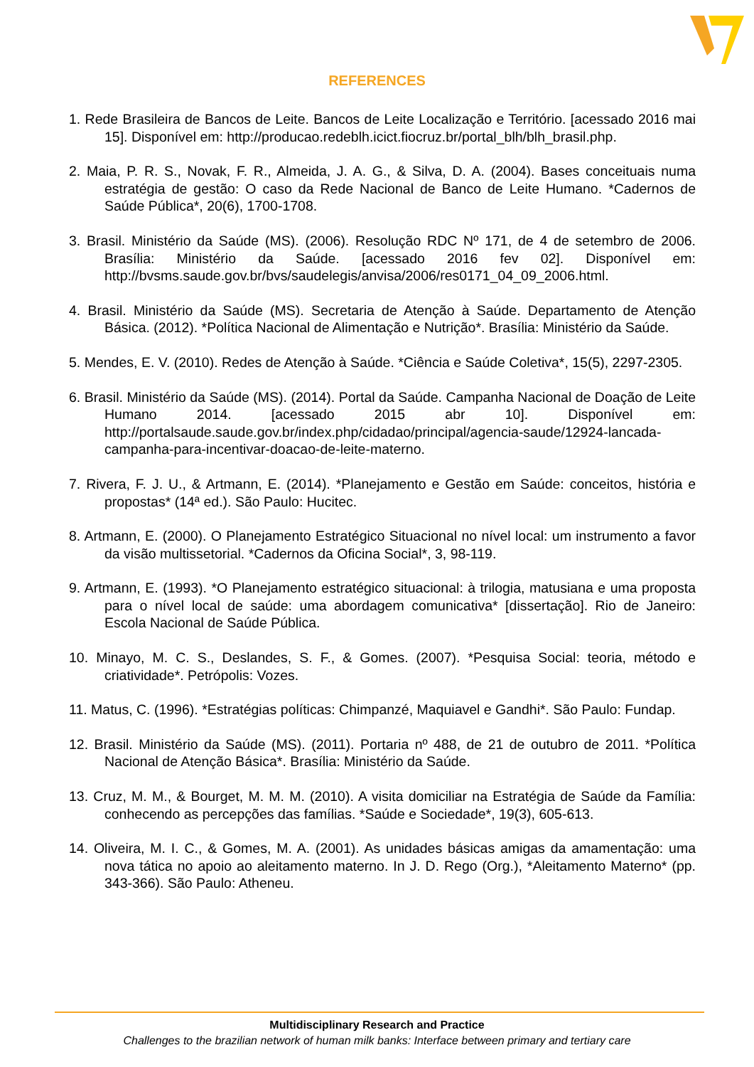REFERENCES
1. Rede Brasileira de Bancos de Leite. Bancos de Leite Localização e Território. [acessado 2016 mai 15]. Disponível em: http://producao.redeblh.icict.fiocruz.br/portal_blh/blh_brasil.php.
2. Maia, P. R. S., Novak, F. R., Almeida, J. A. G., & Silva, D. A. (2004). Bases conceituais numa estratégia de gestão: O caso da Rede Nacional de Banco de Leite Humano. *Cadernos de Saúde Pública*, 20(6), 1700-1708.
3. Brasil. Ministério da Saúde (MS). (2006). Resolução RDC Nº 171, de 4 de setembro de 2006. Brasília: Ministério da Saúde. [acessado 2016 fev 02]. Disponível em: http://bvsms.saude.gov.br/bvs/saudelegis/anvisa/2006/res0171_04_09_2006.html.
4. Brasil. Ministério da Saúde (MS). Secretaria de Atenção à Saúde. Departamento de Atenção Básica. (2012). *Política Nacional de Alimentação e Nutrição*. Brasília: Ministério da Saúde.
5. Mendes, E. V. (2010). Redes de Atenção à Saúde. *Ciência e Saúde Coletiva*, 15(5), 2297-2305.
6. Brasil. Ministério da Saúde (MS). (2014). Portal da Saúde. Campanha Nacional de Doação de Leite Humano 2014. [acessado 2015 abr 10]. Disponível em: http://portalsaude.saude.gov.br/index.php/cidadao/principal/agencia-saude/12924-lancada-campanha-para-incentivar-doacao-de-leite-materno.
7. Rivera, F. J. U., & Artmann, E. (2014). *Planejamento e Gestão em Saúde: conceitos, história e propostas* (14ª ed.). São Paulo: Hucitec.
8. Artmann, E. (2000). O Planejamento Estratégico Situacional no nível local: um instrumento a favor da visão multissetorial. *Cadernos da Oficina Social*, 3, 98-119.
9. Artmann, E. (1993). *O Planejamento estratégico situacional: à trilogia, matusiana e uma proposta para o nível local de saúde: uma abordagem comunicativa* [dissertação]. Rio de Janeiro: Escola Nacional de Saúde Pública.
10. Minayo, M. C. S., Deslandes, S. F., & Gomes. (2007). *Pesquisa Social: teoria, método e criatividade*. Petrópolis: Vozes.
11. Matus, C. (1996). *Estratégias políticas: Chimpanzé, Maquiavel e Gandhi*. São Paulo: Fundap.
12. Brasil. Ministério da Saúde (MS). (2011). Portaria nº 488, de 21 de outubro de 2011. *Política Nacional de Atenção Básica*. Brasília: Ministério da Saúde.
13. Cruz, M. M., & Bourget, M. M. M. (2010). A visita domiciliar na Estratégia de Saúde da Família: conhecendo as percepções das famílias. *Saúde e Sociedade*, 19(3), 605-613.
14. Oliveira, M. I. C., & Gomes, M. A. (2001). As unidades básicas amigas da amamentação: uma nova tática no apoio ao aleitamento materno. In J. D. Rego (Org.), *Aleitamento Materno* (pp. 343-366). São Paulo: Atheneu.
Multidisciplinary Research and Practice
Challenges to the brazilian network of human milk banks: Interface between primary and tertiary care